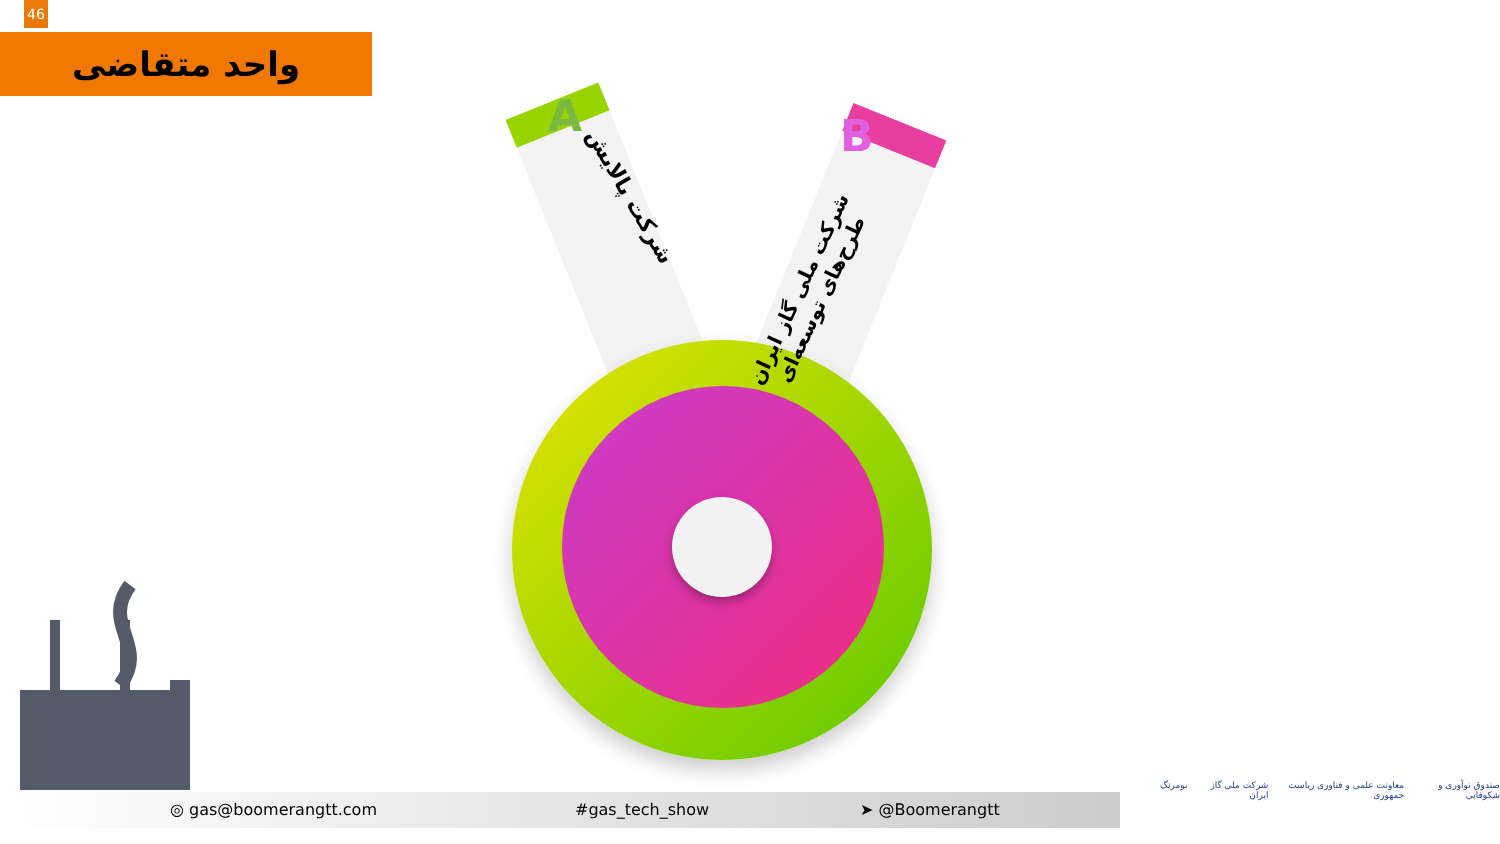46
واحد متقاضی
A B
شرکت پالایش
شرکت ملی گاز ایران طرح‌های توسعه‌ای
◎ gas@boomerangtt.com #gas_tech_show ➤ @Boomerangtt
صندوق نوآوری و شکوفایی معاونت علمی و فناوری ریاست جمهوری شرکت ملی گاز ایران بومرنگ